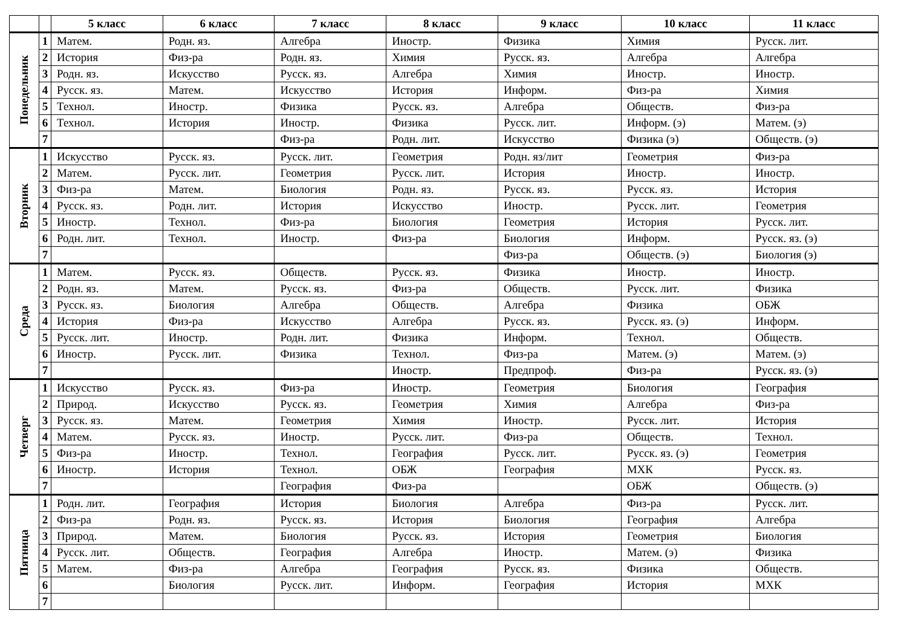| | | 5 класс | 6 класс | 7 класс | 8 класс | 9 класс | 10 класс | 11 класс |
| --- | --- | --- | --- | --- | --- | --- | --- | --- |
| Понедельник | 1 | Матем. | Родн. яз. | Алгебра | Иностр. | Физика | Химия | Русск. лит. |
| | 2 | История | Физ-ра | Родн. яз. | Химия | Русск. яз. | Алгебра | Алгебра |
| | 3 | Родн. яз. | Искусство | Русск. яз. | Алгебра | Химия | Иностр. | Иностр. |
| | 4 | Русск. яз. | Матем. | Искусство | История | Информ. | Физ-ра | Химия |
| | 5 | Технол. | Иностр. | Физика | Русск. яз. | Алгебра | Обществ. | Физ-ра |
| | 6 | Технол. | История | Иностр. | Физика | Русск. лит. | Информ. (э) | Матем. (э) |
| | 7 | | | Физ-ра | Родн. лит. | Искусство | Физика (э) | Обществ. (э) |
| Вторник | 1 | Искусство | Русск. яз. | Русск. лит. | Геометрия | Родн. яз/лит | Геометрия | Физ-ра |
| | 2 | Матем. | Русск. лит. | Геометрия | Русск. лит. | История | Иностр. | Иностр. |
| | 3 | Физ-ра | Матем. | Биология | Родн. яз. | Русск. яз. | Русск. яз. | История |
| | 4 | Русск. яз. | Родн. лит. | История | Искусство | Иностр. | Русск. лит. | Геометрия |
| | 5 | Иностр. | Технол. | Физ-ра | Биология | Геометрия | История | Русск. лит. |
| | 6 | Родн. лит. | Технол. | Иностр. | Физ-ра | Биология | Информ. | Русск. яз. (э) |
| | 7 | | | | | Физ-ра | Обществ. (э) | Биология (э) |
| Среда | 1 | Матем. | Русск. яз. | Обществ. | Русск. яз. | Физика | Иностр. | Иностр. |
| | 2 | Родн. яз. | Матем. | Русск. яз. | Физ-ра | Обществ. | Русск. лит. | Физика |
| | 3 | Русск. яз. | Биология | Алгебра | Обществ. | Алгебра | Физика | ОБЖ |
| | 4 | История | Физ-ра | Искусство | Алгебра | Русск. яз. | Русск. яз. (э) | Информ. |
| | 5 | Русск. лит. | Иностр. | Родн. лит. | Физика | Информ. | Технол. | Обществ. |
| | 6 | Иностр. | Русск. лит. | Физика | Технол. | Физ-ра | Матем. (э) | Матем. (э) |
| | 7 | | | | Иностр. | Предпроф. | Физ-ра | Русск. яз. (э) |
| Четверг | 1 | Искусство | Русск. яз. | Физ-ра | Иностр. | Геометрия | Биология | География |
| | 2 | Природ. | Искусство | Русск. яз. | Геометрия | Химия | Алгебра | Физ-ра |
| | 3 | Русск. яз. | Матем. | Геометрия | Химия | Иностр. | Русск. лит. | История |
| | 4 | Матем. | Русск. яз. | Иностр. | Русск. лит. | Физ-ра | Обществ. | Технол. |
| | 5 | Физ-ра | Иностр. | Технол. | География | Русск. лит. | Русск. яз. (э) | Геометрия |
| | 6 | Иностр. | История | Технол. | ОБЖ | География | МХК | Русск. яз. |
| | 7 | | | География | Физ-ра | | ОБЖ | Обществ. (э) |
| Пятница | 1 | Родн. лит. | География | История | Биология | Алгебра | Физ-ра | Русск. лит. |
| | 2 | Физ-ра | Родн. яз. | Русск. яз. | История | Биология | География | Алгебра |
| | 3 | Природ. | Матем. | Биология | Русск. яз. | История | Геометрия | Биология |
| | 4 | Русск. лит. | Обществ. | География | Алгебра | Иностр. | Матем. (э) | Физика |
| | 5 | Матем. | Физ-ра | Алгебра | География | Русск. яз. | Физика | Обществ. |
| | 6 | | Биология | Русск. лит. | Информ. | География | История | МХК |
| | 7 | | | | | | | |